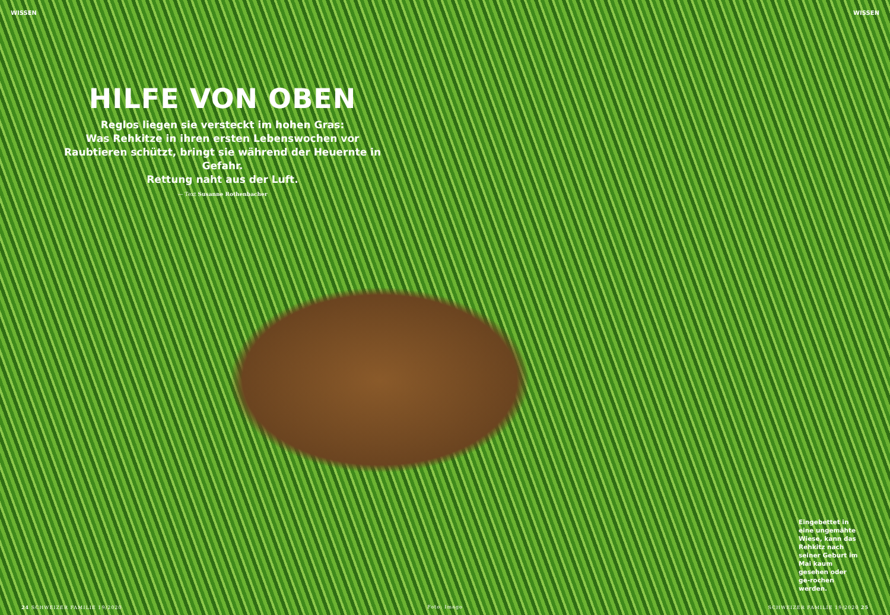WISSEN WISSEN
HILFE VON OBEN
Reglos liegen sie versteckt im hohen Gras:
Was Rehkitze in ihren ersten Lebenswochen vor Raubtieren schützt, bringt sie während der Heuernte in Gefahr.
Rettung naht aus der Luft.
— Text Susanne Rothenbacher
Eingebettet in eine ungemähte Wiese, kann das Rehkitz nach seiner Geburt im Mai kaum gesehen oder ge-rochen werden.
24 SCHWEIZER FAMILIE 19/2020 Foto: Imago SCHWEIZER FAMILIE 19/2020 25